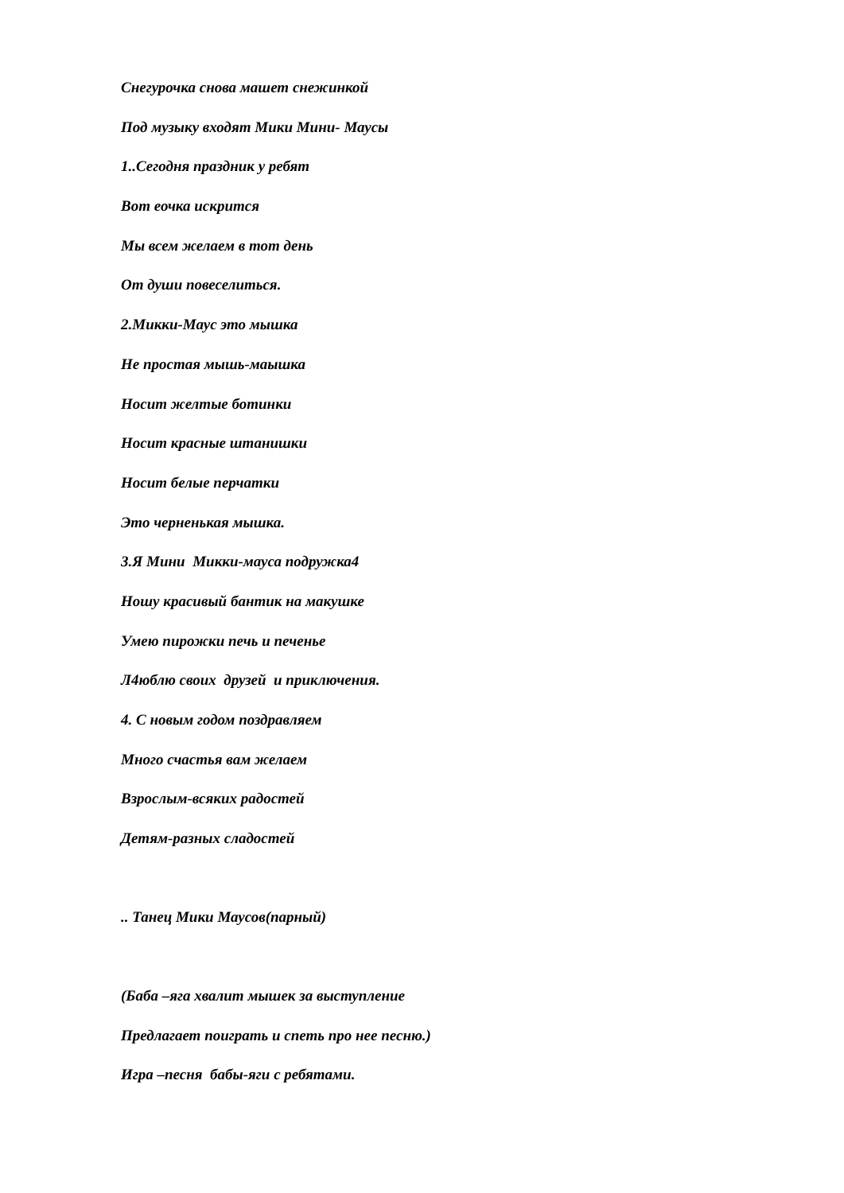Снегурочка снова машет снежинкой
Под музыку входят Мики Мини- Маусы
1..Сегодня праздник у ребят
Вот еочка искрится
Мы всем желаем в тот день
От души повеселиться.
2.Микки-Маус это мышка
Не простая мышь-маышка
Носит желтые ботинки
Носит красные штанишки
Носит белые перчатки
Это черненькая мышка.
3.Я Мини Микки-мауса подружка4
Ношу красивый бантик на макушке
Умею пирожки печь и печенье
Л4юблю своих друзей и приключения.
4. С новым годом поздравляем
Много счастья вам желаем
Взрослым-всяких радостей
Детям-разных сладостей
.. Танец Мики Маусов(парный)
(Баба –яга хвалит мышек за выступление
Предлагает поиграть и спеть про нее песню.)
Игра –песня бабы-яги с ребятами.